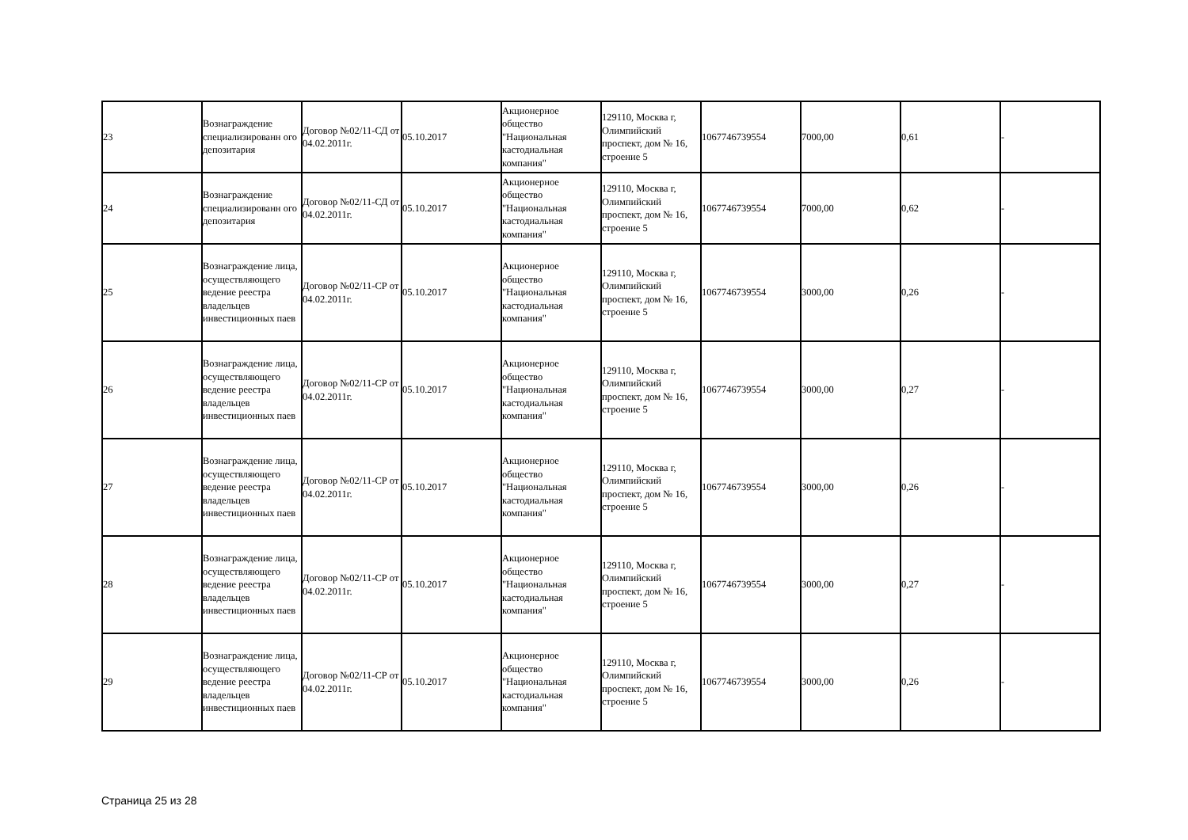| 23 | Вознаграждение специализированн ого депозитария | Договор №02/11-СД от 04.02.2011г. | 05.10.2017 | Акционерное общество "Национальная кастодиальная компания" | 129110, Москва г, Олимпийский проспект, дом № 16, строение 5 | 1067746739554 | 7000,00 | 0,61 | - |
| 24 | Вознаграждение специализированн ого депозитария | Договор №02/11-СД от 04.02.2011г. | 05.10.2017 | Акционерное общество "Национальная кастодиальная компания" | 129110, Москва г, Олимпийский проспект, дом № 16, строение 5 | 1067746739554 | 7000,00 | 0,62 | - |
| 25 | Вознаграждение лица, осуществляющего ведение реестра владельцев инвестиционных паев | Договор №02/11-СР от 04.02.2011г. | 05.10.2017 | Акционерное общество "Национальная кастодиальная компания" | 129110, Москва г, Олимпийский проспект, дом № 16, строение 5 | 1067746739554 | 3000,00 | 0,26 | - |
| 26 | Вознаграждение лица, осуществляющего ведение реестра владельцев инвестиционных паев | Договор №02/11-СР от 04.02.2011г. | 05.10.2017 | Акционерное общество "Национальная кастодиальная компания" | 129110, Москва г, Олимпийский проспект, дом № 16, строение 5 | 1067746739554 | 3000,00 | 0,27 | - |
| 27 | Вознаграждение лица, осуществляющего ведение реестра владельцев инвестиционных паев | Договор №02/11-СР от 04.02.2011г. | 05.10.2017 | Акционерное общество "Национальная кастодиальная компания" | 129110, Москва г, Олимпийский проспект, дом № 16, строение 5 | 1067746739554 | 3000,00 | 0,26 | - |
| 28 | Вознаграждение лица, осуществляющего ведение реестра владельцев инвестиционных паев | Договор №02/11-СР от 04.02.2011г. | 05.10.2017 | Акционерное общество "Национальная кастодиальная компания" | 129110, Москва г, Олимпийский проспект, дом № 16, строение 5 | 1067746739554 | 3000,00 | 0,27 | - |
| 29 | Вознаграждение лица, осуществляющего ведение реестра владельцев инвестиционных паев | Договор №02/11-СР от 04.02.2011г. | 05.10.2017 | Акционерное общество "Национальная кастодиальная компания" | 129110, Москва г, Олимпийский проспект, дом № 16, строение 5 | 1067746739554 | 3000,00 | 0,26 | - |
Страница 25 из 28